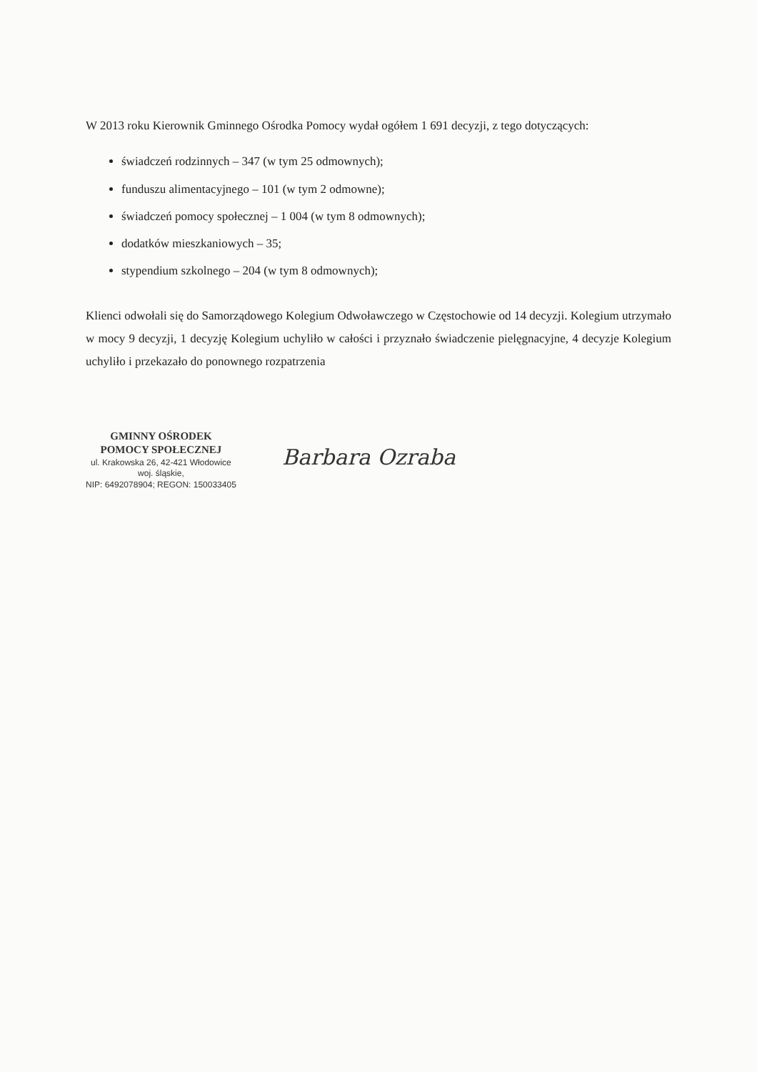W 2013 roku Kierownik Gminnego Ośrodka Pomocy wydał ogółem 1 691 decyzji, z tego dotyczących:
świadczeń rodzinnych – 347 (w tym 25 odmownych);
funduszu alimentacyjnego – 101 (w tym 2 odmowne);
świadczeń pomocy społecznej – 1 004 (w tym 8 odmownych);
dodatków mieszkaniowych – 35;
stypendium szkolnego – 204 (w tym 8 odmownych);
Klienci odwołali się do Samorządowego Kolegium Odwoławczego w Częstochowie od 14 decyzji. Kolegium utrzymało w mocy 9 decyzji, 1 decyzję Kolegium uchyliło w całości i przyznało świadczenie pielęgnacyjne, 4 decyzje Kolegium uchyliło i przekazało do ponownego rozpatrzenia
GMINNY OŚRODEK
POMOCY SPOŁECZNEJ
ul. Krakowska 26, 42-421 Włodowice
woj. śląskie,
NIP: 6492078904; REGON: 150033405
Barbara Ozraba